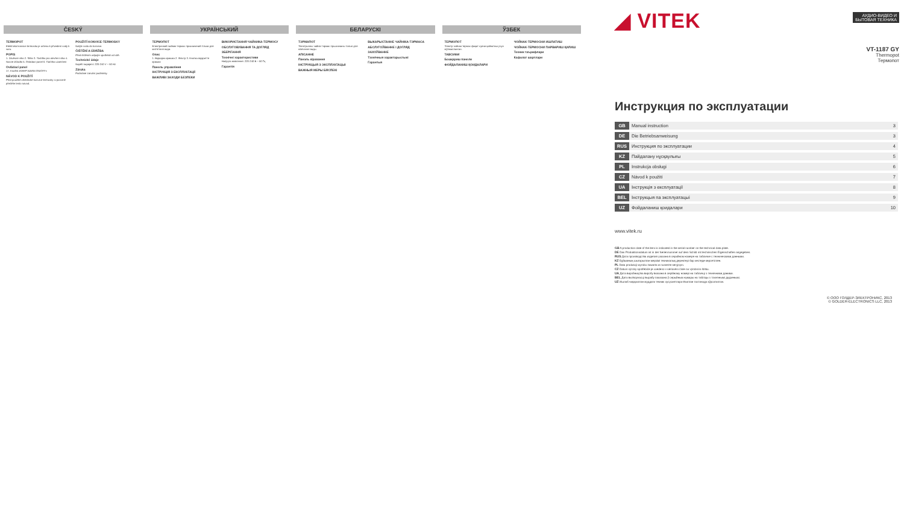ČESKÝ
TERMOPOT
Elektrická konvice-termoska je určena k přivedení vody k varu.
POPIS
1. Závěsné víko 2. Sítko 3. Tlačítko pro otevření víka 4. Nosné držadlo 5. Ovládací panel 6. Tlačítko uzamčení
Ovládací panel
17. Knoflík «KEEP WARM ON/OFF»
NÁVOD K POUŽITÍ
Před použitím elektrické konvice-termosky si pozorně přečtěte tento návod.
POUŽITÍ KONVICE-TERMOSKY
Nalijte vodu do konvice.
ČIŠTĚNÍ A ÚDRŽBA
Před čištěním odpojte spotřebič od sítě.
Technické údaje
Napětí napájení: 220-240 V ~ 50 Hz
Záruka
Podrobné záruční podmínky.
УКРАЇНСЬКИЙ
ТЕРМОПОТ
Електричний чайник-термос призначений тільки для кип'ятіння води.
Опис
1. Відкидна кришка 2. Фільтр 3. Кнопка відкриття кришки
Панель управління
ІНСТРУКЦІЯ З ЕКСПЛУАТАЦІЇ
ВАЖЛИВІ ЗАХОДИ БЕЗПЕКИ
ВИКОРИСТАННЯ ЧАЙНИКА-ТЕРМОСУ
ОБСЛУГОВУВАННЯ ТА ДОГЛЯД
ЗБЕРІГАННЯ
Технічні характеристики
Напруга живлення: 220-240 В ~ 50 Гц
Гарантія
БЕЛАРУСКІ
ТЭРМАПОТ
Электрычны чайнік-тэрмас прызначаны толькі для кіпячэння вады.
АПІСАННЕ
Панэль кіравання
ІНСТРУКЦЫЯ З ЭКСПЛУАТАЦЫІ
ВАЖНЫЯ МЕРЫ БЯСПЕКІ
ВЫКАРЫСТАННЕ ЧАЙНІКА-ТЭРМАСА
АБСЛУГОЎВАННЕ І ДОГЛЯД
ЗАХОЎВАННЕ
Тэхнічныя характарыстыкі
Гарантыя
ЎЗБЕК
ТЕРМОПОТ
Электр чойнак-термос фақат сувни қайнатиш учун мўлжалланган.
ТАВСИФИ
Бошқариш панели
ФОЙДАЛАНИШ ҚОИДАЛАРИ
ЧОЙНАК-ТЕРМОСНИ ИШЛАТИШ
ЧОЙНАК-ТЕРМОСНИ ПАРВАРИШ ҚИЛИШ
Техник таърифлари
Кафолат шартлари
◢ VITEK
АУДИО-ВИДЕО И
БЫТОВАЯ ТЕХНИКА
VT-1187 GY
Thermopot
Термопот
Инструкция по эксплуатации
| GB | Manual instruction | 3 |
| DE | Die Betriebsanweisung | 3 |
| RUS | Инструкция по эксплуатации | 4 |
| KZ | Пайдалану нұсқаулығы | 5 |
| PL | Instrukcja obsługi | 6 |
| CZ | Návod k použití | 7 |
| UA | Інструкція з експлуатації | 8 |
| BEL | Інструкцыя па эксплуатацыі | 9 |
| UZ | Фойдаланиш қоидалари | 10 |
www.vitek.ru
GB A production date of the item is indicated in the serial number on the technical data plate.
DE Das Produktionsdatum ist in der Seriennummer auf dem Schild mit technischen Eigenschaften angegeben.
RUS Дата производства изделия указана в серийном номере на табличке с техническими данными.
KZ Бұйымның шығарылған мерзімі техникалық деректері бар кестеде көрсетілген.
PL Data produkcji wyrobu zawarta w numerze seryjnym.
CZ Datum výroby spotřebiče je uvedeno v sériovém čísle na výrobním štítku.
UA Дата виробництва виробу вказана в серійному номері на табличці з технічними даними.
BEL Дата вытворчасці вырабу паказана ў серыйным нумары на табліцы з тэхнічнымі дадзенымі.
UZ Ишлаб чиқарилган муддати техник хусусиятлари ёзилган тахтачада кўрсатилган.
© ООО ГОЛДЕР-ЭЛЕКТРОНИКС, 2013
© GOLDER-ELECTRONICS LLC, 2013